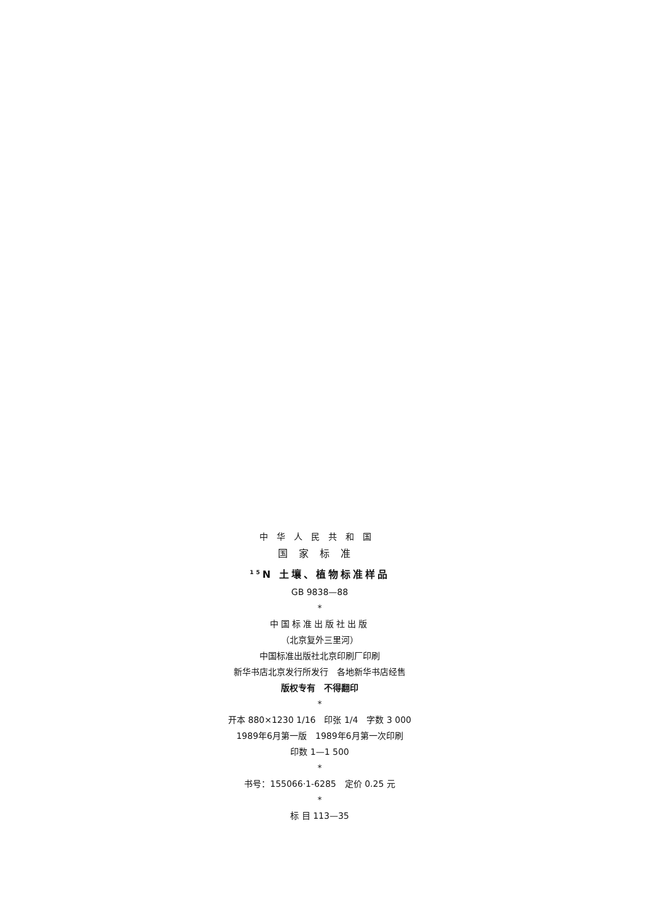中华人民共和国
国家标准
<sup>15</sup>N 土壤、植物标准样品
GB 9838—88
*
中国标准出版社出版
（北京复外三里河）
中国标准出版社北京印刷厂印刷
新华书店北京发行所发行　各地新华书店经售
版权专有　不得翻印
*
开本 880×1230 1/16　印张 1/4　字数 3 000
1989年6月第一版　1989年6月第一次印刷
印数 1—1 500
*
书号：155066·1-6285　定价 0.25 元
*
标 目 113—35